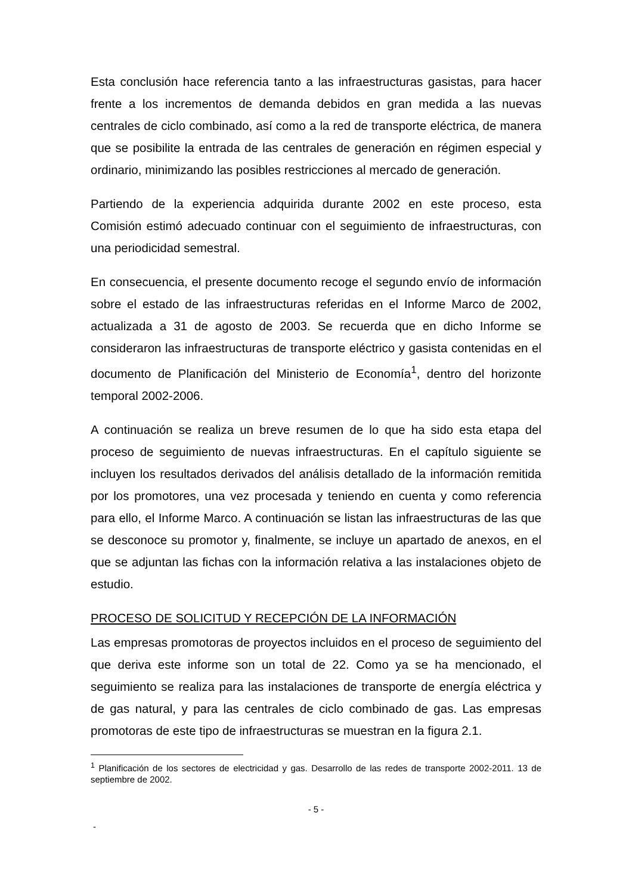Esta conclusión hace referencia tanto a las infraestructuras gasistas, para hacer frente a los incrementos de demanda debidos en gran medida a las nuevas centrales de ciclo combinado, así como a la red de transporte eléctrica, de manera que se posibilite la entrada de las centrales de generación en régimen especial y ordinario, minimizando las posibles restricciones al mercado de generación.
Partiendo de la experiencia adquirida durante 2002 en este proceso, esta Comisión estimó adecuado continuar con el seguimiento de infraestructuras, con una periodicidad semestral.
En consecuencia, el presente documento recoge el segundo envío de información sobre el estado de las infraestructuras referidas en el Informe Marco de 2002, actualizada a 31 de agosto de 2003. Se recuerda que en dicho Informe se consideraron las infraestructuras de transporte eléctrico y gasista contenidas en el documento de Planificación del Ministerio de Economía<sup>1</sup>, dentro del horizonte temporal 2002-2006.
A continuación se realiza un breve resumen de lo que ha sido esta etapa del proceso de seguimiento de nuevas infraestructuras. En el capítulo siguiente se incluyen los resultados derivados del análisis detallado de la información remitida por los promotores, una vez procesada y teniendo en cuenta y como referencia para ello, el Informe Marco. A continuación se listan las infraestructuras de las que se desconoce su promotor y, finalmente, se incluye un apartado de anexos, en el que se adjuntan las fichas con la información relativa a las instalaciones objeto de estudio.
PROCESO DE SOLICITUD Y RECEPCIÓN DE LA INFORMACIÓN
Las empresas promotoras de proyectos incluidos en el proceso de seguimiento del que deriva este informe son un total de 22. Como ya se ha mencionado, el seguimiento se realiza para las instalaciones de transporte de energía eléctrica y de gas natural, y para las centrales de ciclo combinado de gas. Las empresas promotoras de este tipo de infraestructuras se muestran en la figura 2.1.
<sup>1</sup> Planificación de los sectores de electricidad y gas. Desarrollo de las redes de transporte 2002-2011. 13 de septiembre de 2002.
- 5 -
-